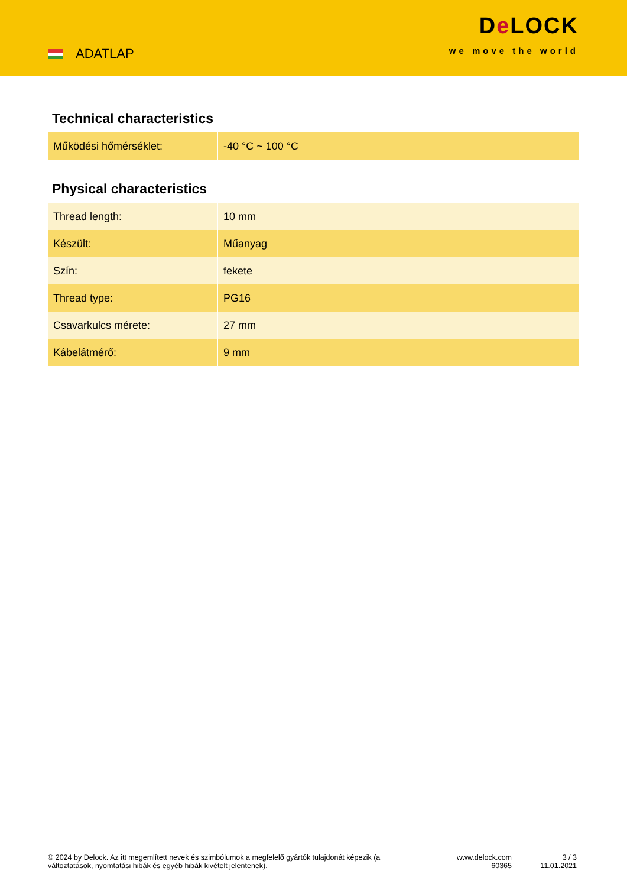ADATLAP
De LOCK
we move the world
Technical characteristics
| Működési hőmérséklet: | -40 °C ~ 100 °C |
Physical characteristics
| Thread length: | 10 mm |
| Készült: | Műanyag |
| Szín: | fekete |
| Thread type: | PG16 |
| Csavarkulcs mérete: | 27 mm |
| Kábelátmérő: | 9 mm |
© 2024 by Delock. Az itt megemlített nevek és szimbólumok a megfelelő gyártók tulajdonát képezik (a változtatások, nyomtatási hibák és egyéb hibák kivételt jelentenek).
www.delock.com
60365
3 / 3
11.01.2021